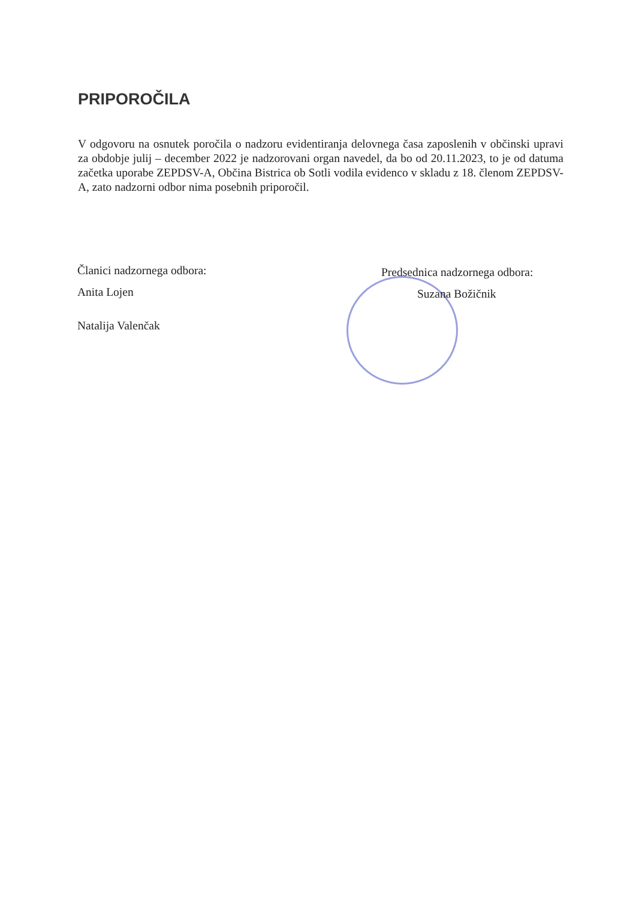PRIPOROČILA
V odgovoru na osnutek poročila o nadzoru evidentiranja delovnega časa zaposlenih v občinski upravi za obdobje julij – december 2022 je nadzorovani organ navedel, da bo od 20.11.2023, to je od datuma začetka uporabe ZEPDSV-A, Občina Bistrica ob Sotli vodila evidenco v skladu z 18. členom ZEPDSV-A, zato nadzorni odbor nima posebnih priporočil.
Članici nadzornega odbora:
Anita Lojen
Natalija Valenčak
Predsednica nadzornega odbora:
Suzana Božičnik